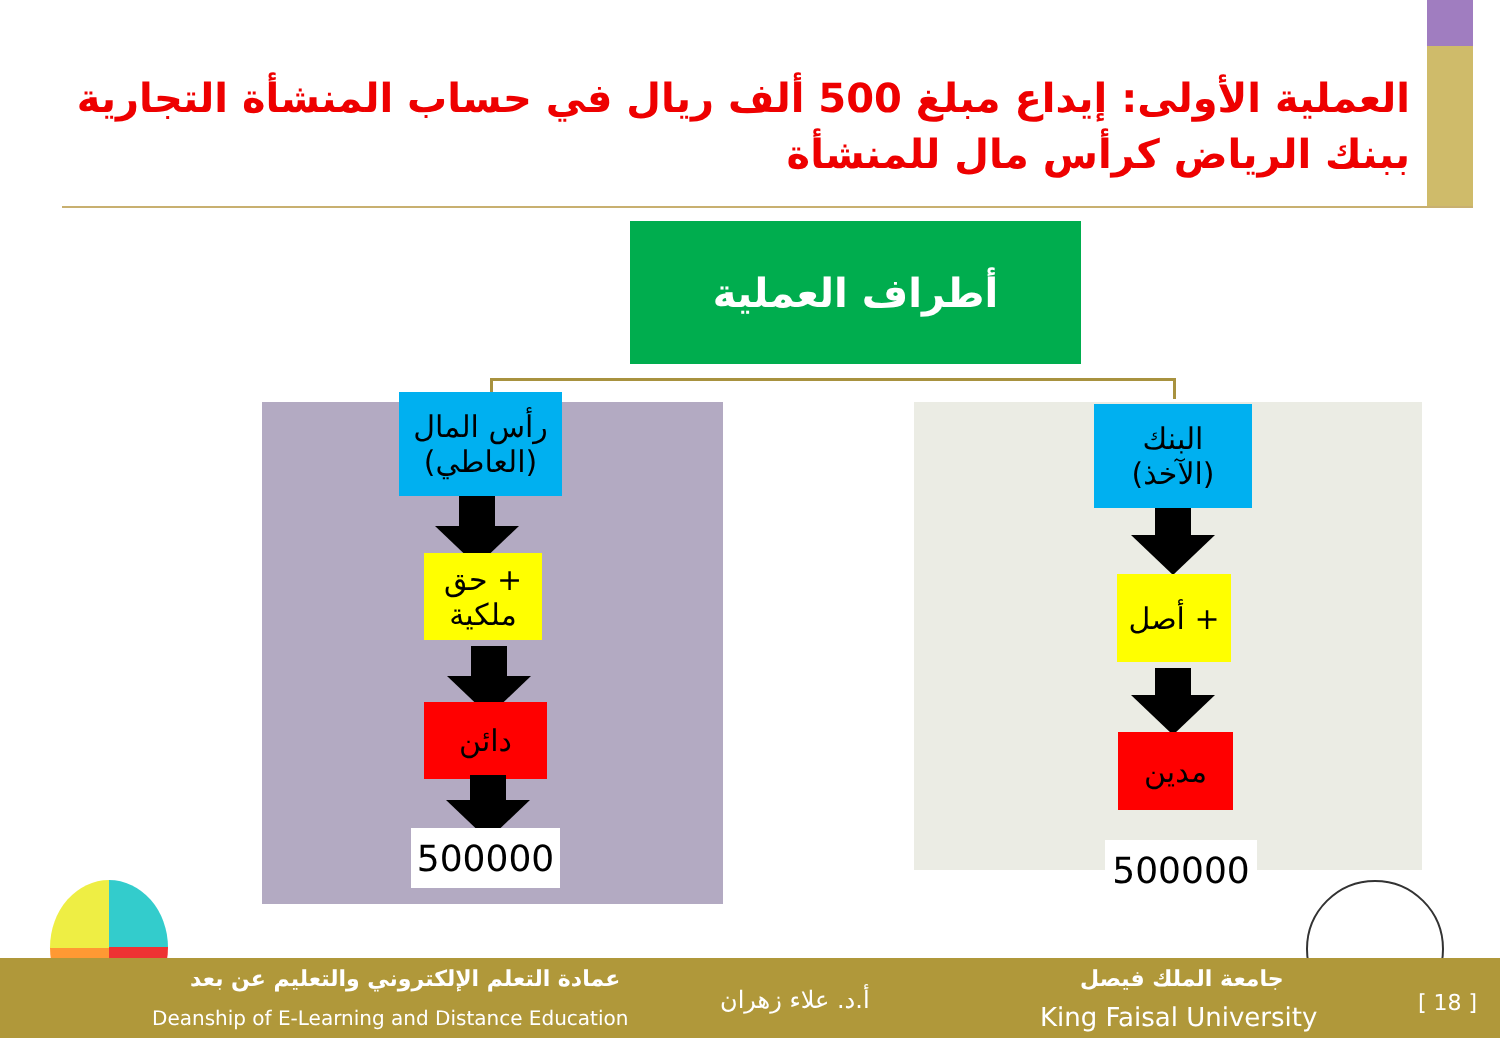العملية الأولى: إيداع مبلغ 500 ألف ريال في حساب المنشأة التجارية ببنك الرياض كرأس مال للمنشأة
أطراف العملية
رأس المال
(العاطي)
+ حق
ملكية
دائن
500000
البنك
(الآخذ)
+ أصل
مدين
500000
عمادة التعلم الإلكتروني والتعليم عن بعد
Deanship of E-Learning and Distance Education
أ.د. علاء زهران
جامعة الملك فيصل
King Faisal University [ 18 ]